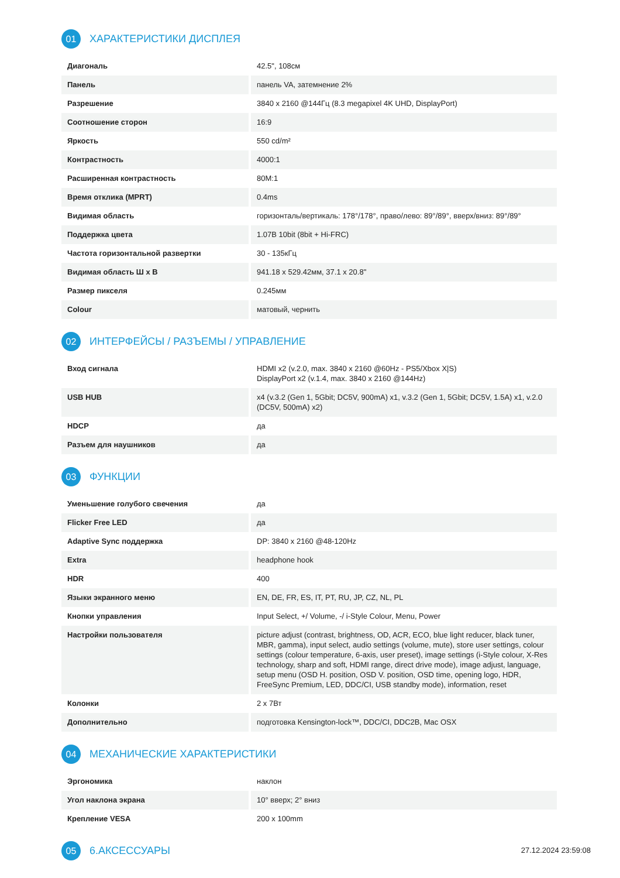01 ХАРАКТЕРИСТИКИ ДИСПЛЕЯ
| Диагональ | 42.5", 108см |
| Панель | панель VA, затемнение 2% |
| Разрешение | 3840 x 2160 @144Гц (8.3 megapixel 4K UHD, DisplayPort) |
| Соотношение сторон | 16:9 |
| Яркость | 550 cd/m² |
| Контрастность | 4000:1 |
| Расширенная контрастность | 80M:1 |
| Время отклика (MPRT) | 0.4ms |
| Видимая область | горизонталь/вертикаль: 178°/178°, право/лево: 89°/89°, вверх/вниз: 89°/89° |
| Поддержка цвета | 1.07B 10bit (8bit + Hi-FRC) |
| Частота горизонтальной развертки | 30 - 135кГц |
| Видимая область Ш x В | 941.18 x 529.42мм, 37.1 x 20.8" |
| Размер пикселя | 0.245мм |
| Colour | матовый, чернить |
02 ИНТЕРФЕЙСЫ / РАЗЪЕМЫ / УПРАВЛЕНИЕ
| Вход сигнала | HDMI x2 (v.2.0, max. 3840 x 2160 @60Hz - PS5/Xbox X/S) DisplayPort x2 (v.1.4, max. 3840 x 2160 @144Hz) |
| USB HUB | x4 (v.3.2 (Gen 1, 5Gbit; DC5V, 900mA) x1, v.3.2 (Gen 1, 5Gbit; DC5V, 1.5A) x1, v.2.0 (DC5V, 500mA) x2) |
| HDCP | да |
| Разъем для наушников | да |
03 ФУНКЦИИ
| Уменьшение голубого свечения | да |
| Flicker Free LED | да |
| Adaptive Sync поддержка | DP: 3840 x 2160 @48-120Hz |
| Extra | headphone hook |
| HDR | 400 |
| Языки экранного меню | EN, DE, FR, ES, IT, PT, RU, JP, CZ, NL, PL |
| Кнопки управления | Input Select, +/ Volume, -/ i-Style Colour, Menu, Power |
| Настройки пользователя | picture adjust (contrast, brightness, OD, ACR, ECO, blue light reducer, black tuner, MBR, gamma), input select, audio settings (volume, mute), store user settings, colour settings (colour temperature, 6-axis, user preset), image settings (i-Style colour, X-Res technology, sharp and soft, HDMI range, direct drive mode), image adjust, language, setup menu (OSD H. position, OSD V. position, OSD time, opening logo, HDR, FreeSync Premium, LED, DDC/CI, USB standby mode), information, reset |
| Колонки | 2 x 7Вт |
| Дополнительно | подготовка Kensington-lock™, DDC/CI, DDC2B, Mac OSX |
04 МЕХАНИЧЕСКИЕ ХАРАКТЕРИСТИКИ
| Эргономика | наклон |
| Угол наклона экрана | 10° вверх; 2° вниз |
| Крепление VESA | 200 x 100mm |
05 6.АКСЕССУАРЫ
27.12.2024 23:59:08